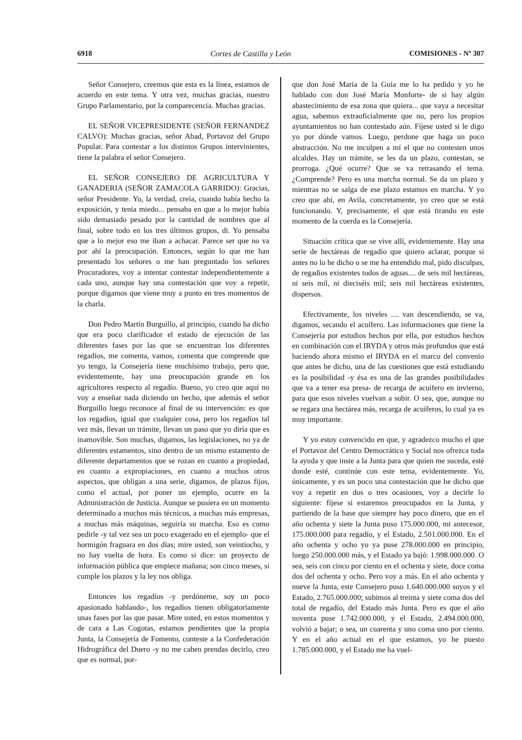6918 Cortes de Castilla y León COMISIONES - Nº 307
Señor Consejero, creemos que esta es la línea, estamos de acuerdo en este tema. Y otra vez, muchas gracias, nuestro Grupo Parlamentario, por la comparecencia. Muchas gracias.
EL SEÑOR VICEPRESIDENTE (SEÑOR FERNANDEZ CALVO): Muchas gracias, señor Abad, Portavoz del Grupo Popular. Para contestar a los distintos Grupos intervinientes, tiene la palabra el señor Consejero.
EL SEÑOR CONSEJERO DE AGRICULTURA Y GANADERIA (SEÑOR ZAMACOLA GARRIDO): Gracias, señor Presidente. Yo, la verdad, creía, cuando había hecho la exposición, y tenía miedo... pensaba en que a lo mejor había sido demasiado pesado por la cantidad de nombres que al final, sobre todo en los tres últimos grupos, di. Yo pensaba que a lo mejor eso me iban a achacar. Parece ser que no va por ahí la preocupación. Entonces, según lo que me han presentado los señores o me han preguntado los señores Procuradores, voy a intentar contestar independientemente a cada uno, aunque hay una contestación que voy a repetir, porque digamos que viene muy a punto en tres momentos de la charla.
Don Pedro Martín Burguillo, al principio, cuando ha dicho que era poco clarificador el estado de ejecución de las diferentes fases por las que se encuentran los diferentes regadíos, me comenta, vamos, comenta que comprende que yo tengo, la Consejería tiene muchísimo trabajo, pero que, evidentemente, hay una preocupación grande en los agricultores respecto al regadío. Bueno, yo creo que aquí no voy a enseñar nada diciendo un hecho, que además el señor Burguillo luego reconoce al final de su intervención: es que los regadíos, igual que cualquier cosa, pero los regadíos tal vez más, llevan un trámite, llevan un paso que yo diría que es inamovible. Son muchas, digamos, las legislaciones, no ya de diferentes estamentos, sino dentro de un mismo estamento de diferente departamentos que se rozan en cuanto a propiedad, en cuanto a expropiaciones, en cuanto a muchos otros aspectos, que obligan a una serie, digamos, de plazos fijos, como el actual, por poner un ejemplo, ocurre en la Administración de Justicia. Aunque se pusiera en un momento determinado a muchos más técnicos, a muchas más empresas, a muchas más máquinas, seguiría su marcha. Eso es como pedirle -y tal vez sea un poco exagerado en el ejemplo- que el hormigón fraguara en dos días; mire usted, son veintiocho, y no hay vuelta de hora. Es como si dice: un proyecto de información pública que empiece mañana; son cinco meses, si cumple los plazos y la ley nos obliga.
Entonces los regadíos -y perdóneme, soy un poco apasionado hablando-, los regadíos tienen obligatoriamente unas fases por las que pasar. Mire usted, en estos momentos y de cara a Las Cogotas, estamos pendientes que la propia Junta, la Consejería de Fomento, conteste a la Confederación Hidrográfica del Duero -y no me caben prendas decirlo, creo que es normal, por-
que don José María de la Guía me lo ha pedido y yo he hablado con don José María Monforte- de si hay algún abastecimiento de esa zona que quiera... que vaya a necesitar agua, sabemos extraoficialmente que no, pero los propios ayuntamientos no han contestado aún. Fíjese usted si le digo yo por dónde vamos. Luego, perdone que haga un poco abstracción. No me inculpen a mí el que no contesten unos alcaldes. Hay un trámite, se les da un plazo, contestan, se prorroga. ¿Qué ocurre? Que se va retrasando el tema. ¿Comprende? Pero es una marcha normal. Se da un plazo y mientras no se salga de ese plazo estamos en marcha. Y yo creo que ahí, en Avila, concretamente, yo creo que se está funcionando. Y, precisamente, el que está tirando en este momento de la cuerda es la Consejería.
Situación crítica que se vive allí, evidentemente. Hay una serie de hectáreas de regadío que quiero aclarar, porque si antes no lo he dicho o se me ha entendido mal, pido disculpas, de regadíos existentes todos de aguas.... de seis mil hectáreas, ni seis mil, ni dieciséis mil; seis mil hectáreas existentes, dispersos.
Efectivamente, los niveles .... van descendiendo, se va, digamos, secando el acuífero. Las informaciones que tiene la Consejería por estudios hechos por ella, por estudios hechos en combinación con el IRYDA y otros más profundos que está haciendo ahora mismo el IRYDA en el marco del convenio que antes he dicho, una de las cuestiones que está estudiando es la posibilidad -y ésa es una de las grandes posibilidades que va a tener esa presa- de recarga de acuífero en invierno, para que esos niveles vuelvan a subir. O sea, que, aunque no se regara una hectárea más, recarga de acuíferos, lo cual ya es muy importante.
Y yo estoy convencido en que, y agradezco mucho el que el Portavoz del Centro Democrático y Social nos ofrezca toda la ayuda y que inste a la Junta para que quien me suceda, esté donde esté, continúe con este tema, evidentemente. Yo, únicamente, y es un poco una contestación que he dicho que voy a repetir en dos o tres ocasiones, voy a decirle lo siguiente: fíjese si estaremos preocupados en la Junta, y partiendo de la base que siempre hay poco dinero, que en el año ochenta y siete la Junta puso 175.000.000, mi antecesor, 175.000.000 para regadío, y el Estado, 2.501.000.000. En el año ochenta y ocho yo ya puse 278.000.000 en principio, luego 250.000.000 más, y el Estado ya bajó: 1.998.000.000. O sea, seis con cinco por ciento en el ochenta y siete, doce coma dos del ochenta y ocho. Pero voy a más. En el año ochenta y nueve la Junta, este Consejero puso 1.640.000.000 suyos y el Estado, 2.765.000.000; subimos al treinta y siete coma dos del total de regadío, del Estado más Junta. Pero es que el año noventa puse 1.742.000.000, y el Estado, 2.494.000.000, volvió a bajar; o sea, un cuarenta y uno coma uno por ciento. Y en el año actual en el que estamos, yo he puesto 1.785.000.000, y el Estado me ha vuel-